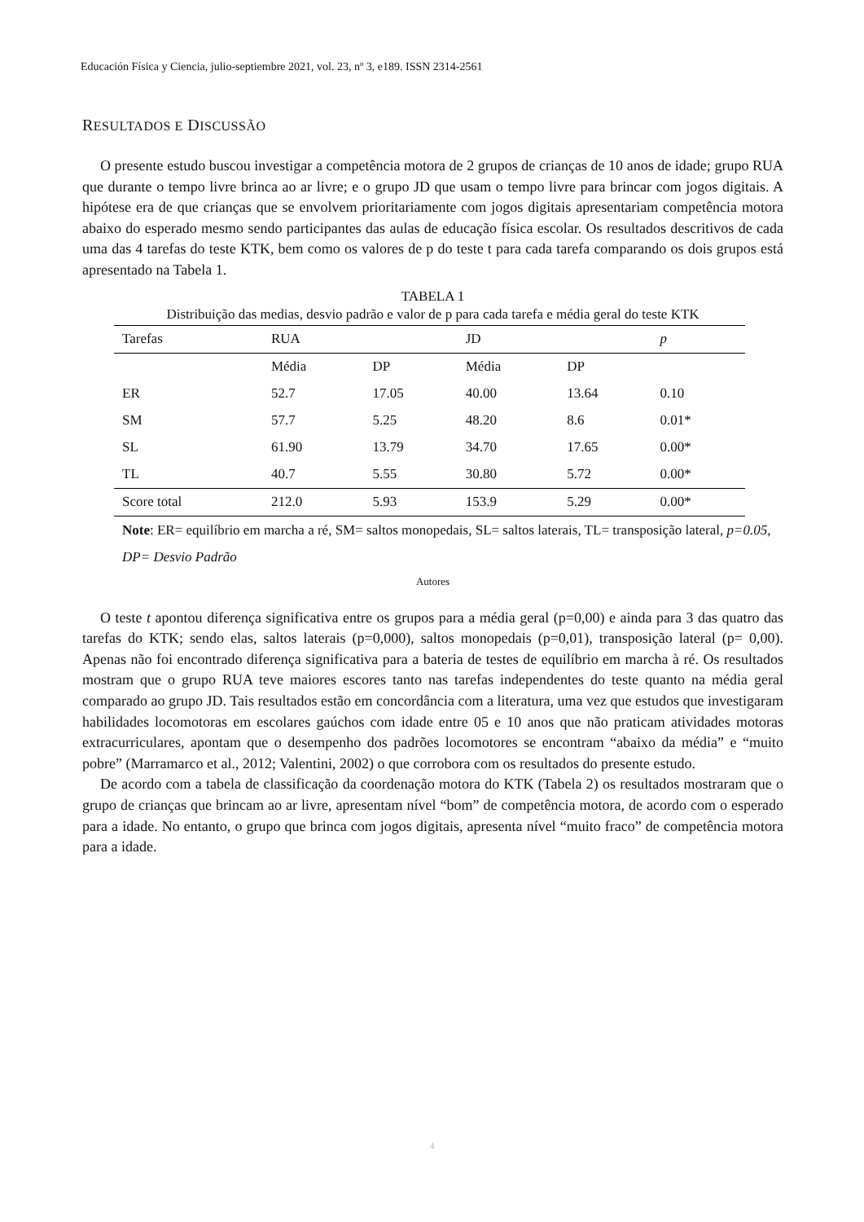Educación Física y Ciencia, julio-septiembre 2021, vol. 23, nº 3, e189. ISSN 2314-2561
RESULTADOS E DISCUSSÃO
O presente estudo buscou investigar a competência motora de 2 grupos de crianças de 10 anos de idade; grupo RUA que durante o tempo livre brinca ao ar livre; e o grupo JD que usam o tempo livre para brincar com jogos digitais. A hipótese era de que crianças que se envolvem prioritariamente com jogos digitais apresentariam competência motora abaixo do esperado mesmo sendo participantes das aulas de educação física escolar. Os resultados descritivos de cada uma das 4 tarefas do teste KTK, bem como os valores de p do teste t para cada tarefa comparando os dois grupos está apresentado na Tabela 1.
TABELA 1
Distribuição das medias, desvio padrão e valor de p para cada tarefa e média geral do teste KTK
| Tarefas | RUA | | JD | | p |
| --- | --- | --- | --- | --- | --- |
| | Média | DP | Média | DP | |
| ER | 52.7 | 17.05 | 40.00 | 13.64 | 0.10 |
| SM | 57.7 | 5.25 | 48.20 | 8.6 | 0.01* |
| SL | 61.90 | 13.79 | 34.70 | 17.65 | 0.00* |
| TL | 40.7 | 5.55 | 30.80 | 5.72 | 0.00* |
| Score total | 212.0 | 5.93 | 153.9 | 5.29 | 0.00* |
Note: ER= equilíbrio em marcha a ré, SM= saltos monopedais, SL= saltos laterais, TL= transposição lateral, p=0.05, DP= Desvio Padrão
Autores
O teste t apontou diferença significativa entre os grupos para a média geral (p=0,00) e ainda para 3 das quatro das tarefas do KTK; sendo elas, saltos laterais (p=0,000), saltos monopedais (p=0,01), transposição lateral (p= 0,00). Apenas não foi encontrado diferença significativa para a bateria de testes de equilíbrio em marcha à ré. Os resultados mostram que o grupo RUA teve maiores escores tanto nas tarefas independentes do teste quanto na média geral comparado ao grupo JD. Tais resultados estão em concordância com a literatura, uma vez que estudos que investigaram habilidades locomotoras em escolares gaúchos com idade entre 05 e 10 anos que não praticam atividades motoras extracurriculares, apontam que o desempenho dos padrões locomotores se encontram “abaixo da média” e “muito pobre” (Marramarco et al., 2012; Valentini, 2002) o que corrobora com os resultados do presente estudo.
De acordo com a tabela de classificação da coordenação motora do KTK (Tabela 2) os resultados mostraram que o grupo de crianças que brincam ao ar livre, apresentam nível “bom” de competência motora, de acordo com o esperado para a idade. No entanto, o grupo que brinca com jogos digitais, apresenta nível “muito fraco” de competência motora para a idade.
4